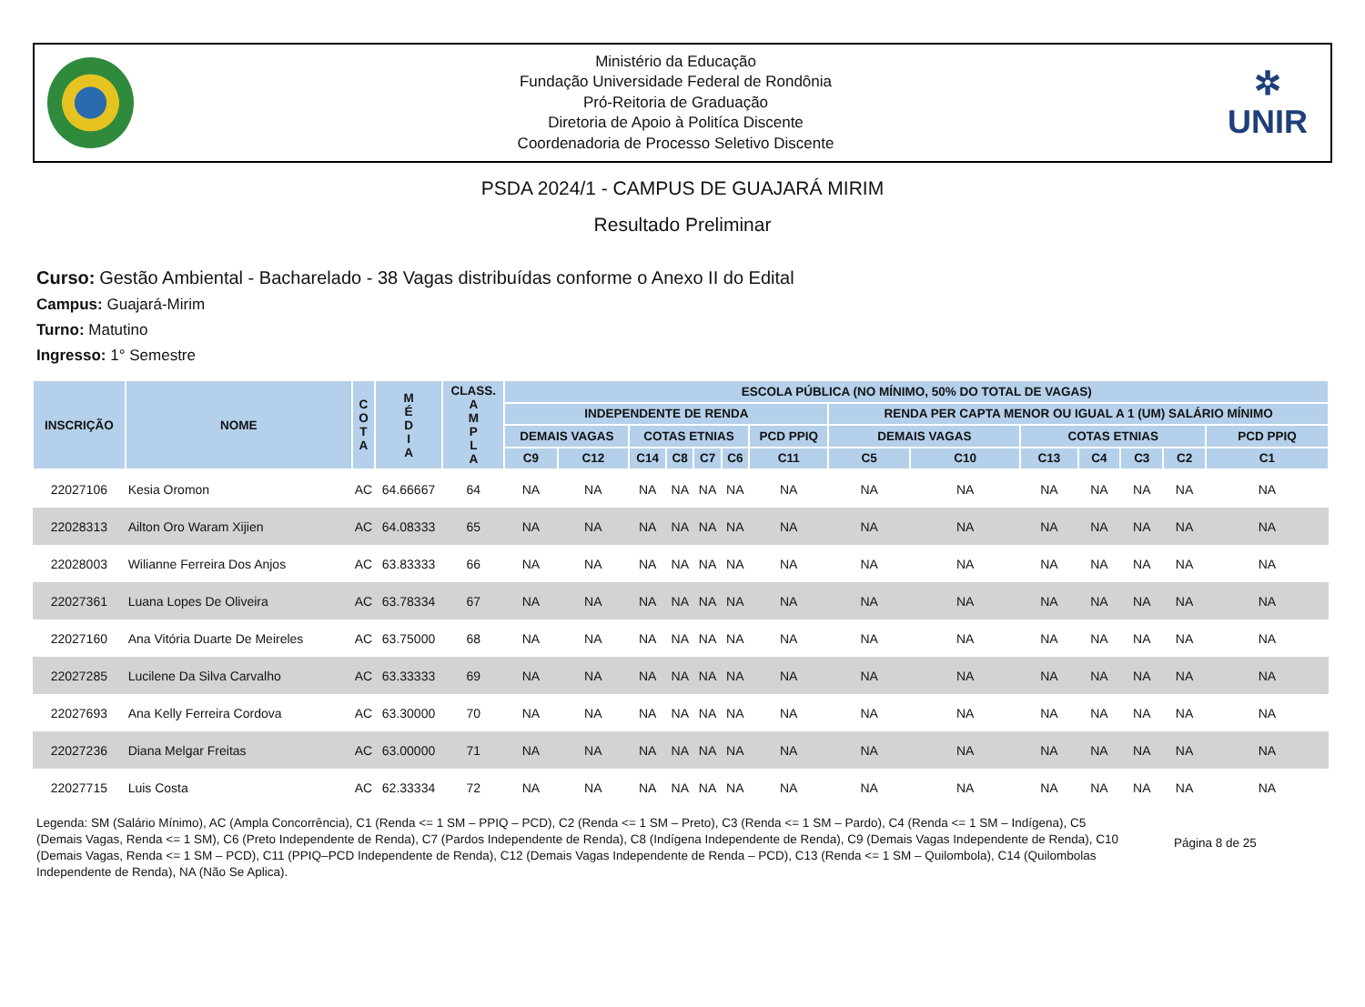Ministério da Educação
Fundação Universidade Federal de Rondônia
Pró-Reitoria de Graduação
Diretoria de Apoio à Politíca Discente
Coordenadoria de Processo Seletivo Discente
✲
UNIR
PSDA 2024/1 - CAMPUS DE GUAJARÁ MIRIM
Resultado Preliminar
Curso: Gestão Ambiental - Bacharelado - 38 Vagas distribuídas conforme o Anexo II do Edital
Campus: Guajará-Mirim
Turno: Matutino
Ingresso: 1° Semestre
| INSCRIÇÃO | NOME | C O T A | M É D I A | CLASS. A M P L A | ESCOLA PÚBLICA (NO MÍNIMO, 50% DO TOTAL DE VAGAS) | | | | | | | | | | | | | |
| --- | --- | --- | --- | --- | --- | --- | --- | --- | --- | --- | --- | --- | --- | --- | --- | --- | --- | --- |
| | | | | | INDEPENDENTE DE RENDA | | | | | | | RENDA PER CAPTA MENOR OU IGUAL A 1 (UM) SALÁRIO MÍNIMO | | | | | | |
| | | | | | DEMAIS VAGAS | | COTAS ETNIAS | | | | PCD PPIQ | DEMAIS VAGAS | | COTAS ETNIAS | | | | PCD PPIQ |
| | | | | | C9 | C12 | C14 | C8 | C7 | C6 | C11 | C5 | C10 | C13 | C4 | C3 | C2 | C1 |
| 22027106 | Kesia Oromon | AC | 64.66667 | 64 | NA | NA | NA | NA | NA | NA | NA | NA | NA | NA | NA | NA | NA | NA |
| 22028313 | Ailton Oro Waram Xijien | AC | 64.08333 | 65 | NA | NA | NA | NA | NA | NA | NA | NA | NA | NA | NA | NA | NA | NA |
| 22028003 | Wilianne Ferreira Dos Anjos | AC | 63.83333 | 66 | NA | NA | NA | NA | NA | NA | NA | NA | NA | NA | NA | NA | NA | NA |
| 22027361 | Luana Lopes De Oliveira | AC | 63.78334 | 67 | NA | NA | NA | NA | NA | NA | NA | NA | NA | NA | NA | NA | NA | NA |
| 22027160 | Ana Vitória Duarte De Meireles | AC | 63.75000 | 68 | NA | NA | NA | NA | NA | NA | NA | NA | NA | NA | NA | NA | NA | NA |
| 22027285 | Lucilene Da Silva Carvalho | AC | 63.33333 | 69 | NA | NA | NA | NA | NA | NA | NA | NA | NA | NA | NA | NA | NA | NA |
| 22027693 | Ana Kelly Ferreira Cordova | AC | 63.30000 | 70 | NA | NA | NA | NA | NA | NA | NA | NA | NA | NA | NA | NA | NA | NA |
| 22027236 | Diana Melgar Freitas | AC | 63.00000 | 71 | NA | NA | NA | NA | NA | NA | NA | NA | NA | NA | NA | NA | NA | NA |
| 22027715 | Luis Costa | AC | 62.33334 | 72 | NA | NA | NA | NA | NA | NA | NA | NA | NA | NA | NA | NA | NA | NA |
Legenda: SM (Salário Mínimo), AC (Ampla Concorrência), C1 (Renda <= 1 SM – PPIQ – PCD), C2 (Renda <= 1 SM – Preto), C3 (Renda <= 1 SM – Pardo), C4 (Renda <= 1 SM – Indígena), C5 (Demais Vagas, Renda <= 1 SM), C6 (Preto Independente de Renda), C7 (Pardos Independente de Renda), C8 (Indígena Independente de Renda), C9 (Demais Vagas Independente de Renda), C10 (Demais Vagas, Renda <= 1 SM – PCD), C11 (PPIQ–PCD Independente de Renda), C12 (Demais Vagas Independente de Renda – PCD), C13 (Renda <= 1 SM – Quilombola), C14 (Quilombolas Independente de Renda), NA (Não Se Aplica).
Página 8 de 25